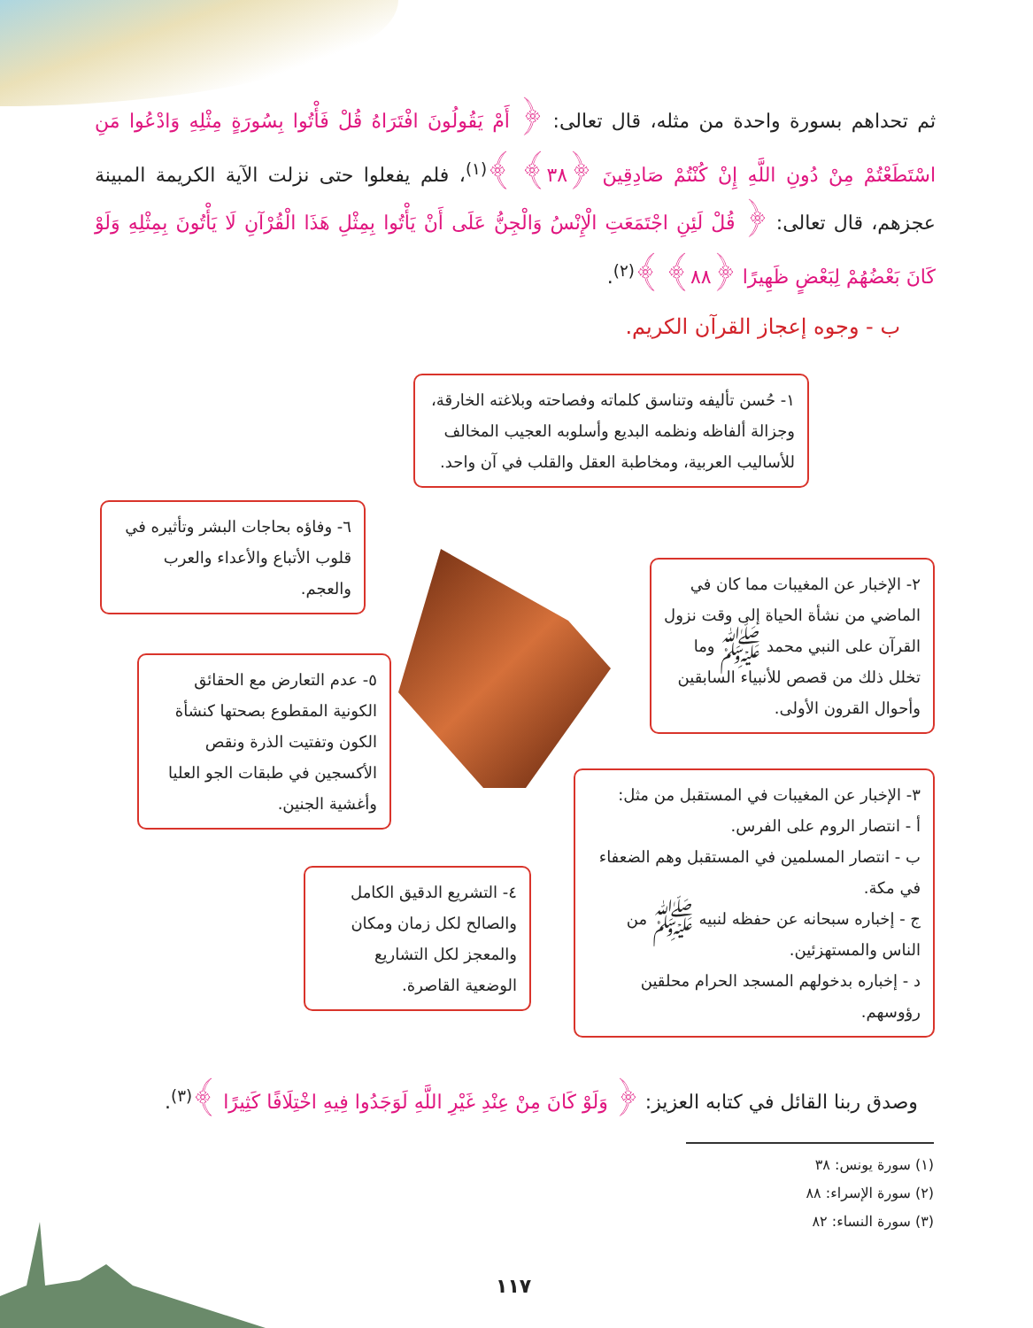ثم تحداهم بسورة واحدة من مثله، قال تعالى: ﴿ أَمْ يَقُولُونَ افْتَرَاهُ قُلْ فَأْتُوا بِسُورَةٍ مِثْلِهِ وَادْعُوا مَنِ اسْتَطَعْتُمْ مِنْ دُونِ اللَّهِ إِنْ كُنْتُمْ صَادِقِينَ ﴿٣٨﴾ ﴾<sup>(١)</sup>، فلم يفعلوا حتى نزلت الآية الكريمة المبينة عجزهم، قال تعالى: ﴿ قُلْ لَئِنِ اجْتَمَعَتِ الْإِنْسُ وَالْجِنُّ عَلَى أَنْ يَأْتُوا بِمِثْلِ هَذَا الْقُرْآنِ لَا يَأْتُونَ بِمِثْلِهِ وَلَوْ كَانَ بَعْضُهُمْ لِبَعْضٍ ظَهِيرًا ﴿٨٨﴾ ﴾<sup>(٢)</sup>.
ب - وجوه إعجاز القرآن الكريم.
١- حُسن تأليفه وتناسق كلماته وفصاحته وبلاغته الخارقة، وجزالة ألفاظه ونظمه البديع وأسلوبه العجيب المخالف للأساليب العربية، ومخاطبة العقل والقلب في آن واحد.
٦- وفاؤه بحاجات البشر وتأثيره في قلوب الأتباع والأعداء والعرب والعجم.
٢- الإخبار عن المغيبات مما كان في الماضي من نشأة الحياة إلى وقت نزول القرآن على النبي محمد ﷺ وما تخلل ذلك من قصص للأنبياء السابقين وأحوال القرون الأولى.
٥- عدم التعارض مع الحقائق الكونية المقطوع بصحتها كنشأة الكون وتفتيت الذرة ونقص الأكسجين في طبقات الجو العليا وأغشية الجنين.
٣- الإخبار عن المغيبات في المستقبل من مثل:
أ - انتصار الروم على الفرس.
ب - انتصار المسلمين في المستقبل وهم الضعفاء في مكة.
ج - إخباره سبحانه عن حفظه لنبيه ﷺ من الناس والمستهزئين.
د - إخباره بدخولهم المسجد الحرام محلقين رؤوسهم.
٤- التشريع الدقيق الكامل والصالح لكل زمان ومكان والمعجز لكل التشاريع الوضعية القاصرة.
وصدق ربنا القائل في كتابه العزيز: ﴿ وَلَوْ كَانَ مِنْ عِنْدِ غَيْرِ اللَّهِ لَوَجَدُوا فِيهِ اخْتِلَافًا كَثِيرًا ﴾<sup>(٣)</sup>.
(١) سورة يونس: ٣٨
(٢) سورة الإسراء: ٨٨
(٣) سورة النساء: ٨٢
١١٧